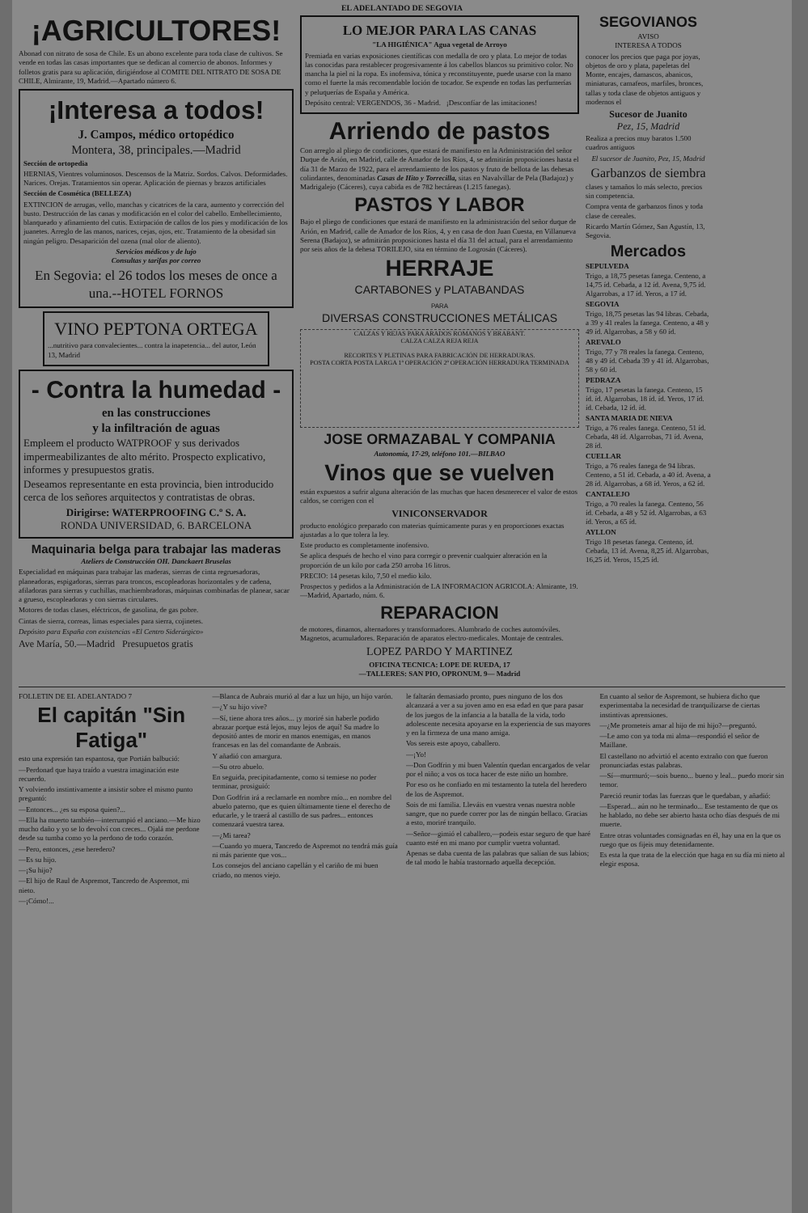EL ADELANTADO DE SEGOVIA
¡AGRICULTORES!
Abonad con nitrato de sosa de Chile. Es un abono excelente para toda clase de cultivos. Se vende en todas las casas importantes que se dedican al comercio de abonos. Informes y folletos gratis para su aplicación, dirigiéndose al COMITE DEL NITRATO DE SOSA DE CHILE, Almirante, 19, Madrid.—Apartado número 6.
¡Interesa a todos!
J. Campos, médico ortopédico
Montera, 38, principales.—Madrid
Sección de ortopedia
HERNIAS, Vientres voluminosos. Descensos de la Matriz. Sordos. Calvos. Deformidades. Narices. Orejas. Tratamientos sin operar. Aplicación de piernas y brazos artificiales
Sección de Cosmética (BELLEZA)
EXTINCION de arrugas, vello, manchas y cicatrices de la cara, aumento y corrección del busto. Destrucción de las canas y modificación en el color del cabello. Embellecimiento, blanqueado y afinamiento del cutis. Extirpación de callos de los pies y modificación de los juanetes. Arreglo de las manos, narices, cejas, ojos, etc. Tratamiento de la obesidad sin ningún peligro. Desaparición del ozena (mal olor de aliento).
Servicios médicos y de lujo
Consultas y tarifas por correo
En Segovia: el 26 todos los meses de once a una.--HOTEL FORNOS
VINO PEPTONA ORTEGA
...nutritivo para convalecientes... contra la inapetencia... del autor, León 13, Madrid
- Contra la humedad -
en las construcciones
y la infiltración de aguas
Empleem el producto WATPROOF y sus derivados impermeabilizantes de alto mérito. Prospecto explicativo, informes y presupuestos gratis.
Deseamos representante en esta provincia, bien introducido cerca de los señores arquitectos y contratistas de obras.
Dirigirse: WATERPROOFING C.º S. A.
RONDA UNIVERSIDAD, 6. BARCELONA
Maquinaria belga para trabajar las maderas
Ateliers de Construcción OH. Danckaert Bruselas
Especialidad en máquinas para trabajar las maderas, sierras de cinta regruesadoras, planeadoras, espigadoras, sierras para troncos, escopleadoras horizontales y de cadena, afiladoras para sierras y cuchillas, machiembradoras, máquinas combinadas de planear, sacar a grueso, escopleadoras y con sierras circulares.
Motores de todas clases, eléctricos, de gasolina, de gas pobre.
Cintas de sierra, correas, limas especiales para sierra, cojinetes.
Depósito para España con existencias «El Centro Siderúrgico»
Ave María, 50.—Madrid Presupuetos gratis
LO MEJOR PARA LAS CANAS
"LA HIGIÉNICA" Agua vegetal de Arroyo
Premiada en varias exposiciones científicas con medalla de oro y plata. Lo mejor de todas las conocidas para restablecer progresivamente á los cabellos blancos su primitivo color. No mancha la piel ni la ropa. Es inofensiva, tónica y reconstituyente, puede usarse con la mano como el fuerte la más recomendable loción de tocador. Se expende en todas las perfumerías y peluquerías de España y América.
Depósito central: VERGENDOS, 36 - Madrid. ¡Desconfíar de las imitaciones!
Arriendo de pastos
Con arreglo al pliego de condiciones, que estará de manifiesto en la Administración del señor Duque de Arión, en Madrid, calle de Amador de los Ríos, 4, se admitirán proposiciones hasta el día 31 de Marzo de 1922, para el arrendamiento de los pastos y fruto de bellota de las dehesas colindantes, denominadas Casas de Hito y Torrecilla, sitas en Navalvillar de Pela (Badajoz) y Madrigalejo (Cáceres), cuya cabida es de 782 hectáreas (1.215 fanegas).
PASTOS Y LABOR
Bajo el pliego de condiciones que estará de manifiesto en la administración del señor duque de Arión, en Madrid, calle de Amador de los Ríos, 4, y en casa de don Juan Cuesta, en Villanueva Serena (Badajoz), se admitirán proposiciones hasta el día 31 del actual, para el arrendamiento por seis años de la dehesa TORILEJO, sita en término de Logrosán (Cáceres).
HERRAJE
CARTABONES y PLATABANDAS
PARA
DIVERSAS CONSTRUCCIONES METÁLICAS
CALZAS Y REJAS PARA ARADOS ROMANOS Y BRABANT.
CALZA CALZA REJA REJA
RECORTES Y PLETINAS PARA FABRICACIÓN DE HERRADURAS.
POSTA CORTA POSTA LARGA 1ª OPERACIÓN 2ª OPERACIÓN HERRADURA TERMINADA
JOSE ORMAZABAL Y COMPANIA
Autonomía, 17-29, teléfono 101.—BILBAO
Vinos que se vuelven
están expuestos a sufrir alguna alteración de las muchas que hacen desmerecer el valor de estos caldos, se corrigen con el
VINICONSERVADOR
producto enológico preparado con materias químicamente puras y en proporciones exactas ajustadas a lo que tolera la ley.
Este producto es completamente inofensivo.
Se aplica después de hecho el vino para corregir o prevenir cualquier alteración en la proporción de un kilo por cada 250 arroba 16 litros.
PRECIO: 14 pesetas kilo, 7,50 el medio kilo.
Prospectos y pedidos a la Administración de LA INFORMACION AGRICOLA: Almirante, 19.—Madrid, Apartado, núm. 6.
REPARACION
de motores, dinamos, alternadores y transformadores. Alumbrado de coches automóviles. Magnetos, acumuladores. Reparación de aparatos electro-medicales. Montaje de centrales.
LOPEZ PARDO Y MARTINEZ
OFICINA TECNICA: LOPE DE RUEDA, 17
—TALLERES: SAN PIO, OPRONUM. 9— Madrid
SEGOVIANOS
AVISO
INTERESA A TODOS
conocer los precios que paga por joyas, objetos de oro y plata, papeletas del Monte, encajes, damascos, abanicos, miniaturas, camafeos, marfiles, bronces, tallas y toda clase de objetos antiguos y modernos el
Sucesor de Juanito
Pez, 15, Madrid
Realiza a precios muy baratos 1.500 cuadros antiguos
El sucesor de Juanito, Pez, 15, Madrid
Garbanzos de siembra
clases y tamaños lo más selecto, precios sin competencia.
Compra venta de garbanzos finos y toda clase de cereales.
Ricardo Martín Gómez, San Agustín, 13, Segovia.
Mercados
SEPULVEDA
Trigo, a 18,75 pesetas fanega. Centeno, a 14,75 íd. Cebada, a 12 íd. Avena, 9,75 íd. Algarrobas, a 17 íd. Yeros, a 17 íd.
SEGOVIA
Trigo, 18,75 pesetas las 94 libras. Cebada, a 39 y 41 reales la fanega. Centeno, a 48 y 49 íd. Algarrobas, a 58 y 60 íd.
AREVALO
Trigo, 77 y 78 reales la fanega. Centeno, 48 y 49 íd. Cebada 39 y 41 íd. Algarrobas, 58 y 60 íd.
PEDRAZA
Trigo, 17 pesetas la fanega. Centeno, 15 íd. íd. Algarrobas, 18 íd. íd. Yeros, 17 íd. íd. Cebada, 12 íd. íd.
SANTA MARIA DE NIEVA
Trigo, a 76 reales fanega. Centeno, 51 íd. Cebada, 48 íd. Algarrobas, 71 íd. Avena, 28 íd.
CUELLAR
Trigo, a 76 reales fanega de 94 libras. Centeno, a 51 íd. Cebada, a 40 íd. Avena, a 28 íd. Algarrobas, a 68 íd. Yeros, a 62 íd.
CANTALEJO
Trigo, a 70 reales la fanega. Centeno, 56 íd. Cebada, a 48 y 52 íd. Algarrobas, a 63 íd. Yeros, a 65 íd.
AYLLON
Trigo 18 pesetas fanega. Centeno, íd. Cebada, 13 íd. Avena, 8,25 íd. Algarrobas, 16,25 íd. Yeros, 15,25 íd.
FOLLETIN DE EL ADELANTADO 7
El capitán "Sin Fatiga"
esto una expresión tan espantosa, que Portián balbució:
—Perdonad que haya traído a vuestra imaginación este recuerdo.
Y volviendo instintivamente a insistir sobre el mismo punto preguntó:
—Entonces... ¿es su esposa quien?...
—Ella ha muerto también—interrumpió el anciano.—Me hizo mucho daño y yo se lo devolví con creces... Ojalá me perdone desde su tumba como yo la perdono de todo corazón.
—Pero, entonces, ¿ese heredero?
—Es su hijo.
—¡Su hijo?
—El hijo de Raul de Aspremot, Tancredo de Aspremot, mi nieto.
—¡Cómo!...
—Blanca de Aubrais murió al dar a luz un hijo, un hijo varón.
—¿Y su hijo vive?
—Sí, tiene ahora tres años... ¡y moriré sin haberle podido abrazar porque está lejos, muy lejos de aquí! Su madre lo depositó antes de morir en manos enemigas, en manos francesas en las del comandante de Anbrais.
Y añadió con amargura.
—Su otro abuelo.
En seguida, precipitadamente, como si temiese no poder terminar, prosiguió:
Don Godfrin irá a reclamarle en nombre mío... en nombre del abuelo paterno, que es quien últimamente tiene el derecho de educarle, y le traerá al castillo de sus padres... entonces comenzará vuestra tarea.
—¿Mi tarea?
—Cuando yo muera, Tancredo de Aspremot no tendrá más guía ni más pariente que vos...
Los consejos del anciano capellán y el cariño de mi buen criado, no menos viejo.
le faltarán demasiado pronto, pues ninguno de los dos alcanzará a ver a su joven amo en esa edad en que para pasar de los juegos de la infancia a la batalla de la vida, todo adolescente necesita apoyarse en la experiencia de sus mayores y en la firmeza de una mano amiga.
Vos sereis este apoyo, caballero.
—¡Yo!
—Don Godfrin y mi buen Valentín quedan encargados de velar por el niño; a vos os toca hacer de este niño un hombre.
Por eso os he confiado en mi testamento la tutela del heredero de los de Aspremot.
Sois de mi familia. Lleváis en vuestra venas nuestra noble sangre, que no puede correr por las de ningún bellaco. Gracias a esto, moriré tranquilo.
—Señor—gimió el caballero,—podeis estar seguro de que haré cuanto esté en mi mano por cumplir vuetra voluntad.
Apenas se daba cuenta de las palabras que salían de sus labios; de tal modo le había trastornado aquella decepción.
En cuanto al señor de Aspremont, se hubiera dicho que experimentaba la necesidad de tranquilizarse de ciertas instintivas aprensiones.
—¿Me prometeis amar al hijo de mi hijo?—preguntó.
—Le amo con ya toda mi alma—respondió el señor de Maillane.
El castellano no advirtió el acento extraño con que fueron pronunciadas estas palabras.
—Sí—murmuró;—sois bueno... bueno y leal... puedo morir sin temor.
Pareció reunir todas las fuerzas que le quedaban, y añadió:
—Esperad... aún no he terminado... Ese testamento de que os he hablado, no debe ser abierto hasta ocho días después de mi muerte.
Entre otras voluntades consignadas en él, hay una en la que os ruego que os fijeis muy detenidamente.
Es esta la que trata de la elección que haga en su día mi nieto al elegir esposa.